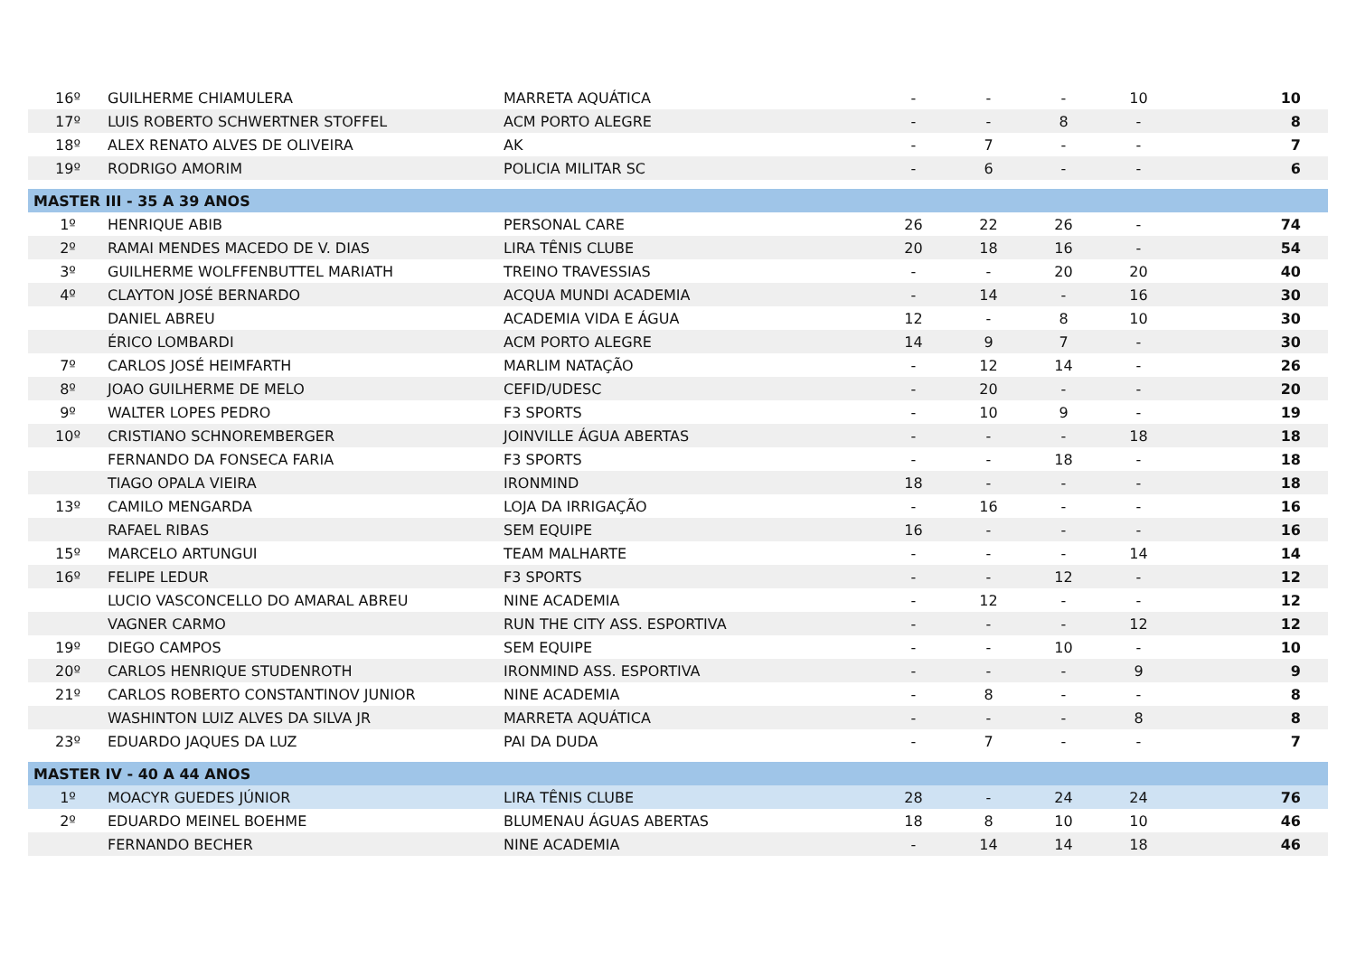| 16º | GUILHERME CHIAMULERA | MARRETA AQUÁTICA | - | - | - | 10 | 10 |
| 17º | LUIS ROBERTO SCHWERTNER STOFFEL | ACM PORTO ALEGRE | - | - | 8 | - | 8 |
| 18º | ALEX RENATO ALVES DE OLIVEIRA | AK | - | 7 | - | - | 7 |
| 19º | RODRIGO AMORIM | POLICIA MILITAR SC | - | 6 | - | - | 6 |
| MASTER III - 35 A 39 ANOS | | | | | | | |
| 1º | HENRIQUE ABIB | PERSONAL CARE | 26 | 22 | 26 | - | 74 |
| 2º | RAMAI MENDES MACEDO DE V. DIAS | LIRA TÊNIS CLUBE | 20 | 18 | 16 | - | 54 |
| 3º | GUILHERME WOLFFENBUTTEL MARIATH | TREINO TRAVESSIAS | - | - | 20 | 20 | 40 |
| 4º | CLAYTON JOSÉ BERNARDO | ACQUA MUNDI ACADEMIA | - | 14 | - | 16 | 30 |
| | DANIEL ABREU | ACADEMIA VIDA E ÁGUA | 12 | - | 8 | 10 | 30 |
| | ÉRICO LOMBARDI | ACM PORTO ALEGRE | 14 | 9 | 7 | - | 30 |
| 7º | CARLOS JOSÉ HEIMFARTH | MARLIM NATAÇÃO | - | 12 | 14 | - | 26 |
| 8º | JOAO GUILHERME DE MELO | CEFID/UDESC | - | 20 | - | - | 20 |
| 9º | WALTER LOPES PEDRO | F3 SPORTS | - | 10 | 9 | - | 19 |
| 10º | CRISTIANO SCHNOREMBERGER | JOINVILLE ÁGUA ABERTAS | - | - | - | 18 | 18 |
| | FERNANDO DA FONSECA FARIA | F3 SPORTS | - | - | 18 | - | 18 |
| | TIAGO OPALA VIEIRA | IRONMIND | 18 | - | - | - | 18 |
| 13º | CAMILO MENGARDA | LOJA DA IRRIGAÇÃO | - | 16 | - | - | 16 |
| | RAFAEL RIBAS | SEM EQUIPE | 16 | - | - | - | 16 |
| 15º | MARCELO ARTUNGUI | TEAM MALHARTE | - | - | - | 14 | 14 |
| 16º | FELIPE LEDUR | F3 SPORTS | - | - | 12 | - | 12 |
| | LUCIO VASCONCELLO DO AMARAL ABREU | NINE ACADEMIA | - | 12 | - | - | 12 |
| | VAGNER CARMO | RUN THE CITY ASS. ESPORTIVA | - | - | - | 12 | 12 |
| 19º | DIEGO CAMPOS | SEM EQUIPE | - | - | 10 | - | 10 |
| 20º | CARLOS HENRIQUE STUDENROTH | IRONMIND ASS. ESPORTIVA | - | - | - | 9 | 9 |
| 21º | CARLOS ROBERTO CONSTANTINOV JUNIOR | NINE ACADEMIA | - | 8 | - | - | 8 |
| | WASHINTON LUIZ ALVES DA SILVA JR | MARRETA AQUÁTICA | - | - | - | 8 | 8 |
| 23º | EDUARDO JAQUES DA LUZ | PAI DA DUDA | - | 7 | - | - | 7 |
| MASTER IV - 40 A 44 ANOS | | | | | | | |
| 1º | MOACYR GUEDES JÚNIOR | LIRA TÊNIS CLUBE | 28 | - | 24 | 24 | 76 |
| 2º | EDUARDO MEINEL BOEHME | BLUMENAU ÁGUAS ABERTAS | 18 | 8 | 10 | 10 | 46 |
| | FERNANDO BECHER | NINE ACADEMIA | - | 14 | 14 | 18 | 46 |